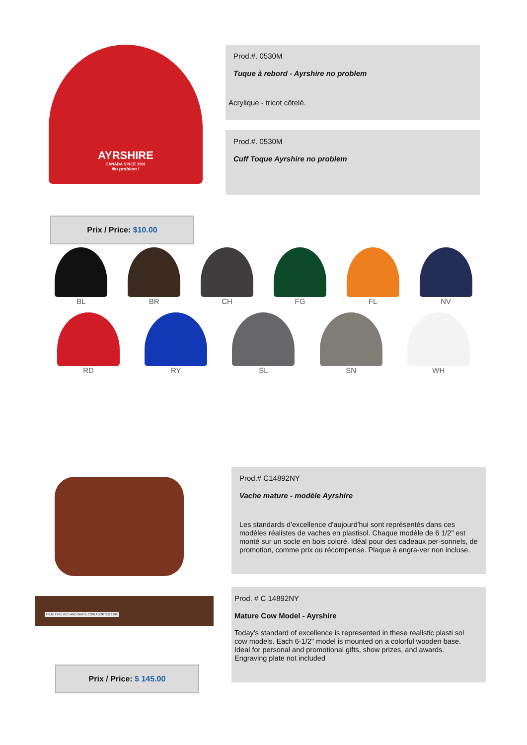AYRSHIRE
CANADA SINCE 1901
No problem !
Prod.#. 0530M
Tuque à rebord - Ayrshire no problem
Acrylique - tricot côtelé.
Prod.#. 0530M
Cuff Toque Ayrshire no problem
Prix / Price: $10.00
BL BR CH FG FL NV
RD RY SL SN WH
TRUE TYPE RED AND WHITE COW ADOPTED 1998
Prod.# C14892NY
Vache mature - modèle Ayrshire
Les standards d'excellence d'aujourd'hui sont représentés dans ces modèles réalistes de vaches en plastisol. Chaque modèle de 6 1/2" est monté sur un socle en bois coloré. Idéal pour des cadeaux per-sonnels, de promotion, comme prix ou récompense. Plaque à engra-ver non incluse.
Prod. # C 14892NY
Mature Cow Model - Ayrshire
Today's standard of excellence is represented in these realistic plasti sol cow models. Each 6-1/2'' model is mounted on a colorful wooden base. Ideal for personal and promotional gifts, show prizes, and awards. Engraving plate not included
Prix / Price: $ 145.00